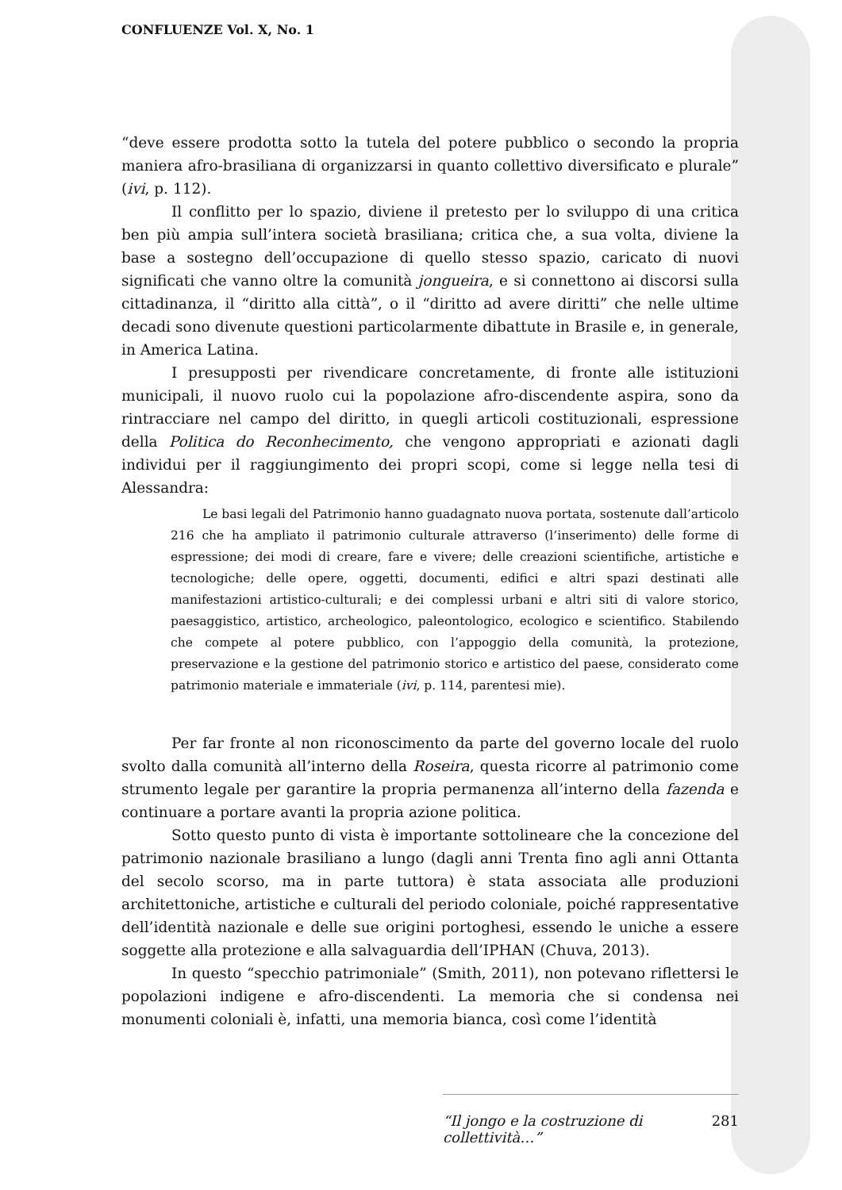CONFLUENZE Vol. X, No. 1
“deve essere prodotta sotto la tutela del potere pubblico o secondo la propria maniera afro-brasiliana di organizzarsi in quanto collettivo diversificato e plurale” (ivi, p. 112).
Il conflitto per lo spazio, diviene il pretesto per lo sviluppo di una critica ben più ampia sull’intera società brasiliana; critica che, a sua volta, diviene la base a sostegno dell’occupazione di quello stesso spazio, caricato di nuovi significati che vanno oltre la comunità jongueira, e si connettono ai discorsi sulla cittadinanza, il “diritto alla città”, o il “diritto ad avere diritti” che nelle ultime decadi sono divenute questioni particolarmente dibattute in Brasile e, in generale, in America Latina.
I presupposti per rivendicare concretamente, di fronte alle istituzioni municipali, il nuovo ruolo cui la popolazione afro-discendente aspira, sono da rintracciare nel campo del diritto, in quegli articoli costituzionali, espressione della Politica do Reconhecimento, che vengono appropriati e azionati dagli individui per il raggiungimento dei propri scopi, come si legge nella tesi di Alessandra:
Le basi legali del Patrimonio hanno guadagnato nuova portata, sostenute dall’articolo 216 che ha ampliato il patrimonio culturale attraverso (l’inserimento) delle forme di espressione; dei modi di creare, fare e vivere; delle creazioni scientifiche, artistiche e tecnologiche; delle opere, oggetti, documenti, edifici e altri spazi destinati alle manifestazioni artistico-culturali; e dei complessi urbani e altri siti di valore storico, paesaggistico, artistico, archeologico, paleontologico, ecologico e scientifico. Stabilendo che compete al potere pubblico, con l’appoggio della comunità, la protezione, preservazione e la gestione del patrimonio storico e artistico del paese, considerato come patrimonio materiale e immateriale (ivi, p. 114, parentesi mie).
Per far fronte al non riconoscimento da parte del governo locale del ruolo svolto dalla comunità all’interno della Roseira, questa ricorre al patrimonio come strumento legale per garantire la propria permanenza all’interno della fazenda e continuare a portare avanti la propria azione politica.
Sotto questo punto di vista è importante sottolineare che la concezione del patrimonio nazionale brasiliano a lungo (dagli anni Trenta fino agli anni Ottanta del secolo scorso, ma in parte tuttora) è stata associata alle produzioni architettoniche, artistiche e culturali del periodo coloniale, poiché rappresentative dell’identità nazionale e delle sue origini portoghesi, essendo le uniche a essere soggette alla protezione e alla salvaguardia dell’IPHAN (Chuva, 2013).
In questo “specchio patrimoniale” (Smith, 2011), non potevano riflettersi le popolazioni indigene e afro-discendenti. La memoria che si condensa nei monumenti coloniali è, infatti, una memoria bianca, così come l’identità
“Il jongo e la costruzione di collettività…” 281